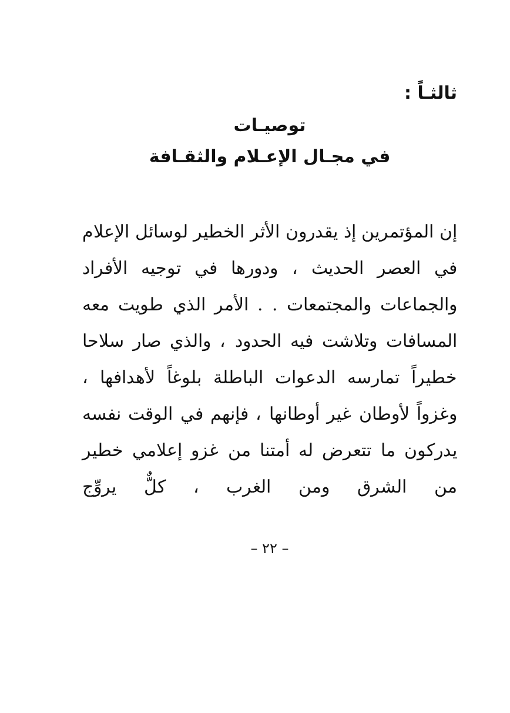ثالثـاً :
توصيـات
في مجـال الإعـلام والثقـافة
إن المؤتمرين إذ يقدرون الأثر الخطير لوسائل الإعلام في العصر الحديث ، ودورها في توجيه الأفراد والجماعات والمجتمعات . . الأمر الذي طويت معه المسافات وتلاشت فيه الحدود ، والذي صار سلاحا خطيراً تمارسه الدعوات الباطلة بلوغاً لأهدافها ، وغزواً لأوطان غير أوطانها ، فإنهم في الوقت نفسه يدركون ما تتعرض له أمتنا من غزو إعلامي خطير من الشرق ومن الغرب ، كلٌّ يروِّج
– ٢٢ –